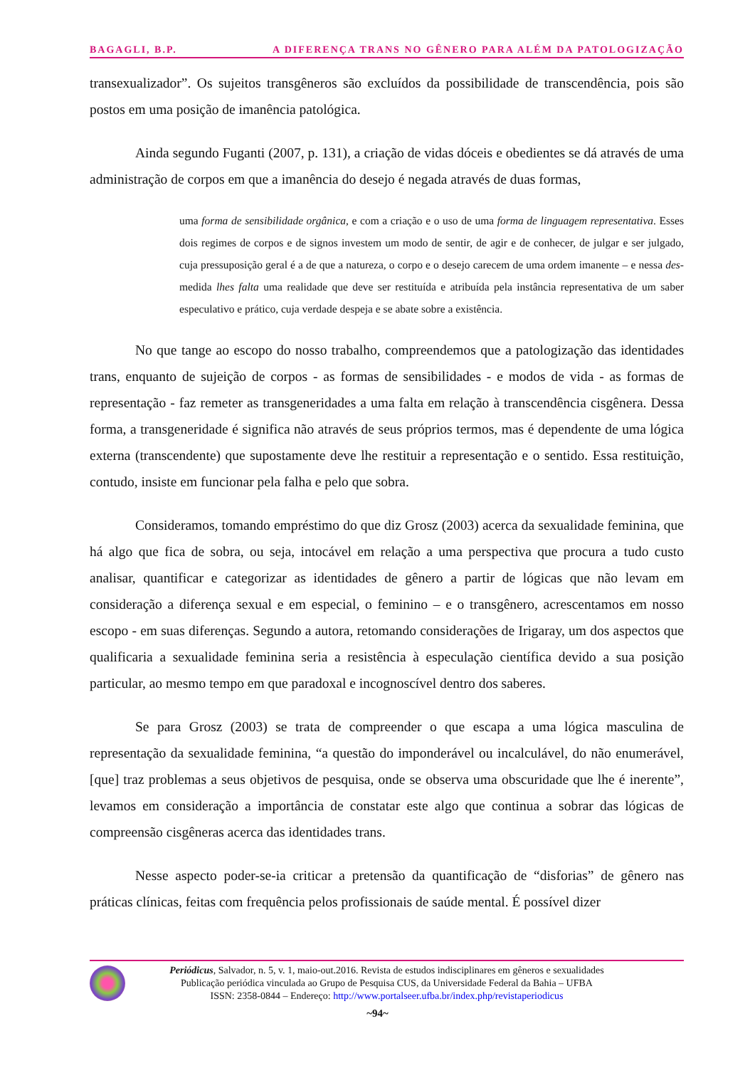BAGAGLI, B.P. A DIFERENÇA TRANS NO GÊNERO PARA ALÉM DA PATOLOGIZAÇÃO
transexualizador”. Os sujeitos transgêneros são excluídos da possibilidade de transcendência, pois são postos em uma posição de imanência patológica.
Ainda segundo Fuganti (2007, p. 131), a criação de vidas dóceis e obedientes se dá através de uma administração de corpos em que a imanência do desejo é negada através de duas formas,
uma forma de sensibilidade orgânica, e com a criação e o uso de uma forma de linguagem representativa. Esses dois regimes de corpos e de signos investem um modo de sentir, de agir e de conhecer, de julgar e ser julgado, cuja pressuposição geral é a de que a natureza, o corpo e o desejo carecem de uma ordem imanente – e nessa des-medida lhes falta uma realidade que deve ser restituída e atribuída pela instância representativa de um saber especulativo e prático, cuja verdade despeja e se abate sobre a existência.
No que tange ao escopo do nosso trabalho, compreendemos que a patologização das identidades trans, enquanto de sujeição de corpos - as formas de sensibilidades - e modos de vida - as formas de representação - faz remeter as transgeneridades a uma falta em relação à transcendência cisgênera. Dessa forma, a transgeneridade é significa não através de seus próprios termos, mas é dependente de uma lógica externa (transcendente) que supostamente deve lhe restituir a representação e o sentido. Essa restituição, contudo, insiste em funcionar pela falha e pelo que sobra.
Consideramos, tomando empréstimo do que diz Grosz (2003) acerca da sexualidade feminina, que há algo que fica de sobra, ou seja, intocável em relação a uma perspectiva que procura a tudo custo analisar, quantificar e categorizar as identidades de gênero a partir de lógicas que não levam em consideração a diferença sexual e em especial, o feminino – e o transgênero, acrescentamos em nosso escopo - em suas diferenças. Segundo a autora, retomando considerações de Irigaray, um dos aspectos que qualificaria a sexualidade feminina seria a resistência à especulação científica devido a sua posição particular, ao mesmo tempo em que paradoxal e incognoscível dentro dos saberes.
Se para Grosz (2003) se trata de compreender o que escapa a uma lógica masculina de representação da sexualidade feminina, “a questão do imponderável ou incalculável, do não enumerável, [que] traz problemas a seus objetivos de pesquisa, onde se observa uma obscuridade que lhe é inerente”, levamos em consideração a importância de constatar este algo que continua a sobrar das lógicas de compreensão cisgêneras acerca das identidades trans.
Nesse aspecto poder-se-ia criticar a pretensão da quantificação de “disforias” de gênero nas práticas clínicas, feitas com frequência pelos profissionais de saúde mental. É possível dizer
Periódicus, Salvador, n. 5, v. 1, maio-out.2016. Revista de estudos indisciplinares em gêneros e sexualidades
Publicação periódica vinculada ao Grupo de Pesquisa CUS, da Universidade Federal da Bahia – UFBA
ISSN: 2358-0844 – Endereço: http://www.portalseer.ufba.br/index.php/revistaperiodicus
~94~